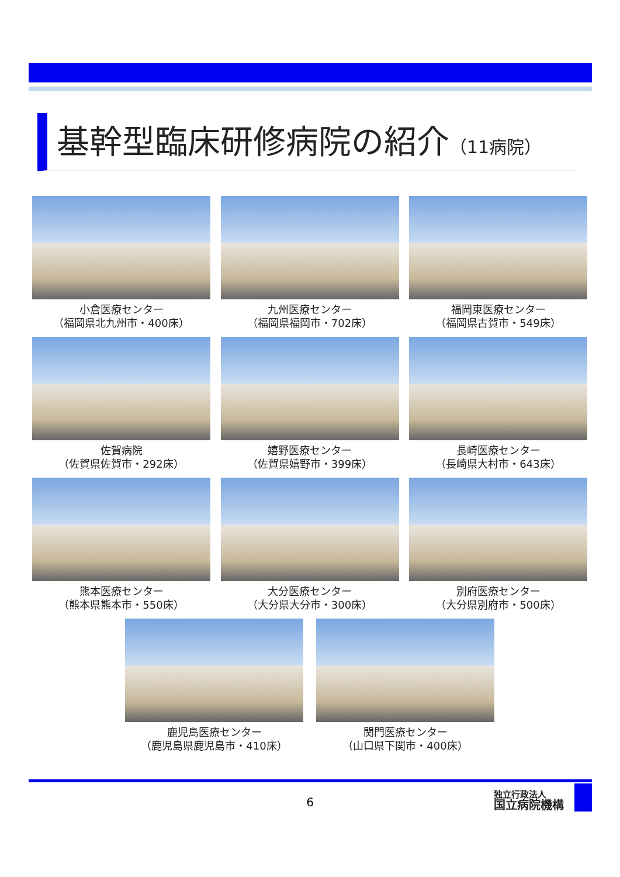基幹型臨床研修病院の紹介（11病院）
小倉医療センター
（福岡県北九州市・400床）
九州医療センター
（福岡県福岡市・702床）
福岡東医療センター
（福岡県古賀市・549床）
佐賀病院
（佐賀県佐賀市・292床）
嬉野医療センター
（佐賀県嬉野市・399床）
長崎医療センター
（長崎県大村市・643床）
熊本医療センター
（熊本県熊本市・550床）
大分医療センター
（大分県大分市・300床）
別府医療センター
（大分県別府市・500床）
鹿児島医療センター
（鹿児島県鹿児島市・410床）
関門医療センター
（山口県下関市・400床）
6
独立行政法人
国立病院機構